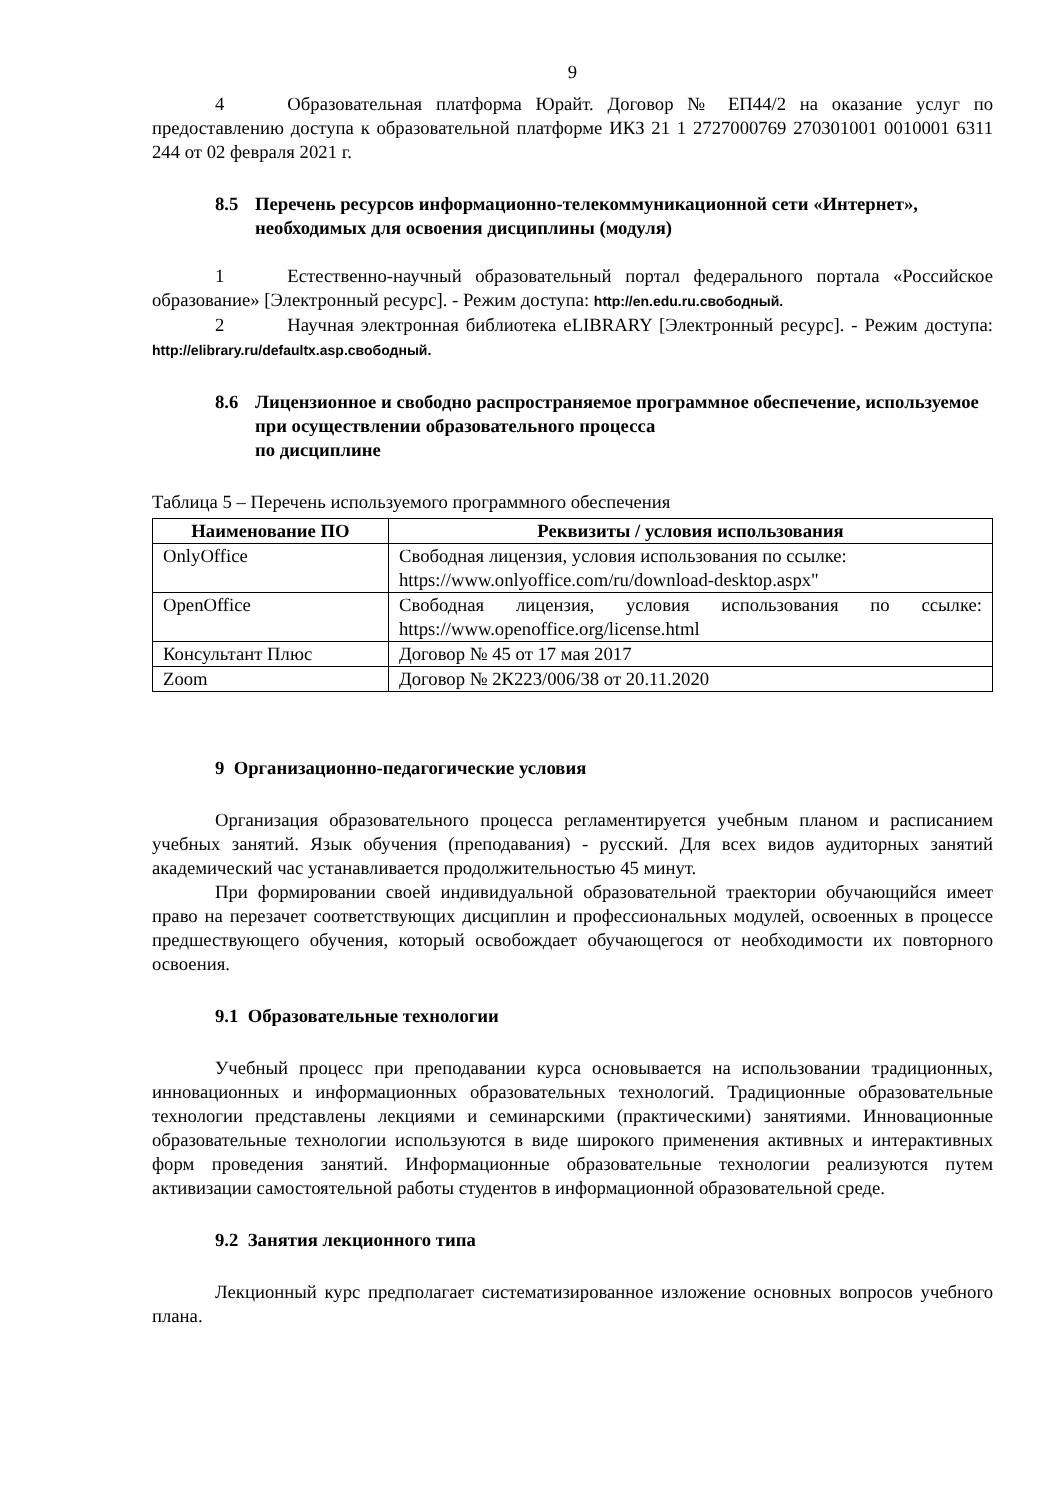9
4 Образовательная платформа Юрайт. Договор № ЕП44/2 на оказание услуг по предоставлению доступа к образовательной платформе ИКЗ 21 1 2727000769 270301001 0010001 6311 244 от 02 февраля 2021 г.
8.5 Перечень ресурсов информационно-телекоммуникационной сети «Интернет», необходимых для освоения дисциплины (модуля)
1 Естественно-научный образовательный портал федерального портала «Российское образование» [Электронный ресурс]. - Режим доступа: http://en.edu.ru.свободный.
2 Научная электронная библиотека eLIBRARY [Электронный ресурс]. - Режим доступа: http://elibrary.ru/defaultx.asp.свободный.
8.6 Лицензионное и свободно распространяемое программное обеспечение, используемое при осуществлении образовательного процесса
по дисциплине
Таблица 5 – Перечень используемого программного обеспечения
| Наименование ПО | Реквизиты / условия использования |
| --- | --- |
| OnlyOffice | Свободная лицензия, условия использования по ссылке: https://www.onlyoffice.com/ru/download-desktop.aspx" |
| OpenOffice | Свободная лицензия, условия использования по ссылке: https://www.openoffice.org/license.html |
| Консультант Плюс | Договор № 45 от 17 мая 2017 |
| Zoom | Договор № 2К223/006/38 от 20.11.2020 |
9 Организационно-педагогические условия
Организация образовательного процесса регламентируется учебным планом и расписанием учебных занятий. Язык обучения (преподавания) - русский. Для всех видов аудиторных занятий академический час устанавливается продолжительностью 45 минут.
При формировании своей индивидуальной образовательной траектории обучающийся имеет право на перезачет соответствующих дисциплин и профессиональных модулей, освоенных в процессе предшествующего обучения, который освобождает обучающегося от необходимости их повторного освоения.
9.1 Образовательные технологии
Учебный процесс при преподавании курса основывается на использовании традиционных, инновационных и информационных образовательных технологий. Традиционные образовательные технологии представлены лекциями и семинарскими (практическими) занятиями. Инновационные образовательные технологии используются в виде широкого применения активных и интерактивных форм проведения занятий. Информационные образовательные технологии реализуются путем активизации самостоятельной работы студентов в информационной образовательной среде.
9.2 Занятия лекционного типа
Лекционный курс предполагает систематизированное изложение основных вопросов учебного плана.